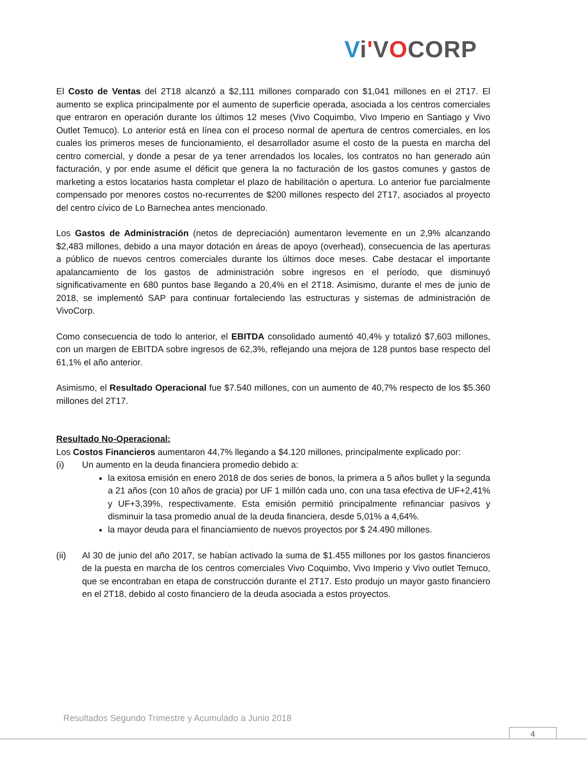Vi'VOCORP
El Costo de Ventas del 2T18 alcanzó a $2,111 millones comparado con $1,041 millones en el 2T17. El aumento se explica principalmente por el aumento de superficie operada, asociada a los centros comerciales que entraron en operación durante los últimos 12 meses (Vivo Coquimbo, Vivo Imperio en Santiago y Vivo Outlet Temuco). Lo anterior está en línea con el proceso normal de apertura de centros comerciales, en los cuales los primeros meses de funcionamiento, el desarrollador asume el costo de la puesta en marcha del centro comercial, y donde a pesar de ya tener arrendados los locales, los contratos no han generado aún facturación, y por ende asume el déficit que genera la no facturación de los gastos comunes y gastos de marketing a estos locatarios hasta completar el plazo de habilitación o apertura. Lo anterior fue parcialmente compensado por menores costos no-recurrentes de $200 millones respecto del 2T17, asociados al proyecto del centro cívico de Lo Barnechea antes mencionado.
Los Gastos de Administración (netos de depreciación) aumentaron levemente en un 2,9% alcanzando $2,483 millones, debido a una mayor dotación en áreas de apoyo (overhead), consecuencia de las aperturas a público de nuevos centros comerciales durante los últimos doce meses. Cabe destacar el importante apalancamiento de los gastos de administración sobre ingresos en el período, que disminuyó significativamente en 680 puntos base llegando a 20,4% en el 2T18. Asimismo, durante el mes de junio de 2018, se implementó SAP para continuar fortaleciendo las estructuras y sistemas de administración de VivoCorp.
Como consecuencia de todo lo anterior, el EBITDA consolidado aumentó 40,4% y totalizó $7,603 millones, con un margen de EBITDA sobre ingresos de 62,3%, reflejando una mejora de 128 puntos base respecto del 61,1% el año anterior.
Asimismo, el Resultado Operacional fue $7.540 millones, con un aumento de 40,7% respecto de los $5.360 millones del 2T17.
Resultado No-Operacional:
Los Costos Financieros aumentaron 44,7% llegando a $4.120 millones, principalmente explicado por:
(i) Un aumento en la deuda financiera promedio debido a:
la exitosa emisión en enero 2018 de dos series de bonos, la primera a 5 años bullet y la segunda a 21 años (con 10 años de gracia) por UF 1 millón cada uno, con una tasa efectiva de UF+2,41% y UF+3,39%, respectivamente. Esta emisión permitió principalmente refinanciar pasivos y disminuir la tasa promedio anual de la deuda financiera, desde 5,01% a 4,64%.
la mayor deuda para el financiamiento de nuevos proyectos por $ 24.490 millones.
(ii) Al 30 de junio del año 2017, se habían activado la suma de $1.455 millones por los gastos financieros de la puesta en marcha de los centros comerciales Vivo Coquimbo, Vivo Imperio y Vivo outlet Temuco, que se encontraban en etapa de construcción durante el 2T17. Esto produjo un mayor gasto financiero en el 2T18, debido al costo financiero de la deuda asociada a estos proyectos.
Resultados Segundo Trimestre y Acumulado a Junio 2018
4